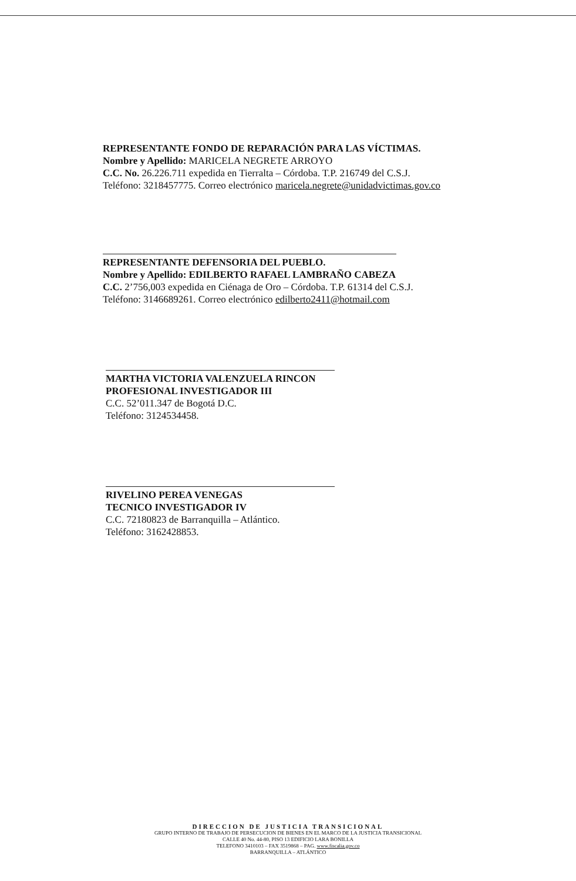REPRESENTANTE FONDO DE REPARACIÓN PARA LAS VÍCTIMAS.
Nombre y Apellido: MARICELA NEGRETE ARROYO
C.C. No. 26.226.711 expedida en Tierralta – Córdoba. T.P. 216749 del C.S.J.
Teléfono: 3218457775. Correo electrónico maricela.negrete@unidadvictimas.gov.co
REPRESENTANTE DEFENSORIA DEL PUEBLO.
Nombre y Apellido: EDILBERTO RAFAEL LAMBRAÑO CABEZA
C.C. 2’756,003 expedida en Ciénaga de Oro – Córdoba. T.P. 61314 del C.S.J.
Teléfono: 3146689261. Correo electrónico edilberto2411@hotmail.com
MARTHA VICTORIA VALENZUELA RINCON
PROFESIONAL INVESTIGADOR III
C.C. 52’011.347 de Bogotá D.C.
Teléfono: 3124534458.
RIVELINO PEREA VENEGAS
TECNICO INVESTIGADOR IV
C.C. 72180823 de Barranquilla – Atlántico.
Teléfono: 3162428853.
DIRECCION DE JUSTICIA TRANSICIONAL
GRUPO INTERNO DE TRABAJO DE PERSECUCION DE BIENES EN EL MARCO DE LA JUSTICIA TRANSICIONAL
CALLE 40 No. 44-80, PISO 13 EDIFICIO LARA BONILLA
TELEFONO 3410103 – FAX 3519868 – PAG. www.fiscalia.gov.co
BARRANQUILLA – ATLÁNTICO